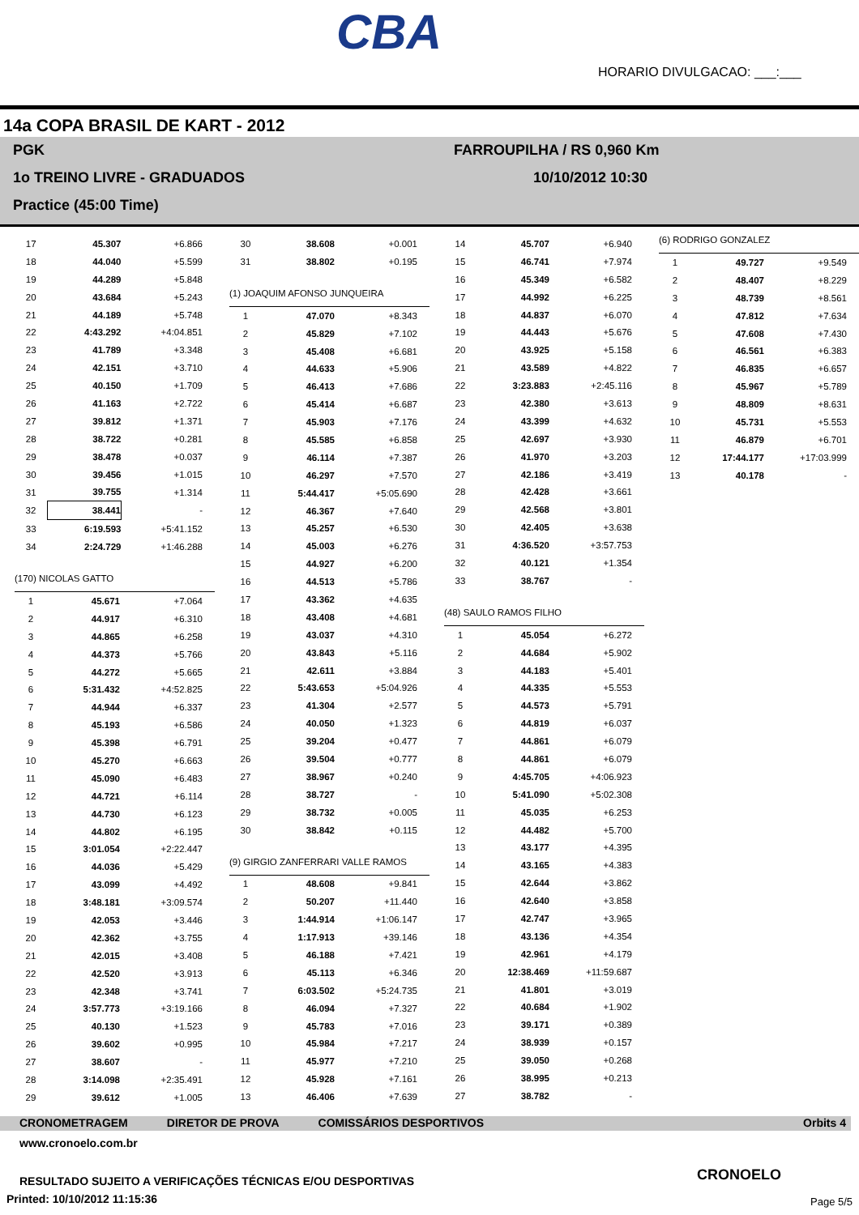CBA
HORARIO DIVULGACAO: ___:___
14a COPA BRASIL DE KART - 2012
PGK FARROUPILHA / RS 0,960 Km
1o TREINO LIVRE - GRADUADOS 10/10/2012 10:30
Practice (45:00 Time)
| 17 | 45.307 | +6.866 |
| 18 | 44.040 | +5.599 |
| 19 | 44.289 | +5.848 |
| 20 | 43.684 | +5.243 |
| 21 | 44.189 | +5.748 |
| 22 | 4:43.292 | +4:04.851 |
| 23 | 41.789 | +3.348 |
| 24 | 42.151 | +3.710 |
| 25 | 40.150 | +1.709 |
| 26 | 41.163 | +2.722 |
| 27 | 39.812 | +1.371 |
| 28 | 38.722 | +0.281 |
| 29 | 38.478 | +0.037 |
| 30 | 39.456 | +1.015 |
| 31 | 39.755 | +1.314 |
| 32 | 38.441 | - |
| 33 | 6:19.593 | +5:41.152 |
| 34 | 2:24.729 | +1:46.288 |
(170) NICOLAS GATTO
| 1 | 45.671 | +7.064 |
| 2 | 44.917 | +6.310 |
| 3 | 44.865 | +6.258 |
| 4 | 44.373 | +5.766 |
| 5 | 44.272 | +5.665 |
| 6 | 5:31.432 | +4:52.825 |
| 7 | 44.944 | +6.337 |
| 8 | 45.193 | +6.586 |
| 9 | 45.398 | +6.791 |
| 10 | 45.270 | +6.663 |
| 11 | 45.090 | +6.483 |
| 12 | 44.721 | +6.114 |
| 13 | 44.730 | +6.123 |
| 14 | 44.802 | +6.195 |
| 15 | 3:01.054 | +2:22.447 |
| 16 | 44.036 | +5.429 |
| 17 | 43.099 | +4.492 |
| 18 | 3:48.181 | +3:09.574 |
| 19 | 42.053 | +3.446 |
| 20 | 42.362 | +3.755 |
| 21 | 42.015 | +3.408 |
| 22 | 42.520 | +3.913 |
| 23 | 42.348 | +3.741 |
| 24 | 3:57.773 | +3:19.166 |
| 25 | 40.130 | +1.523 |
| 26 | 39.602 | +0.995 |
| 27 | 38.607 | - |
| 28 | 3:14.098 | +2:35.491 |
| 29 | 39.612 | +1.005 |
| 30 | 38.608 | +0.001 |
| 31 | 38.802 | +0.195 |
(1) JOAQUIM AFONSO JUNQUEIRA
| 1 | 47.070 | +8.343 |
| 2 | 45.829 | +7.102 |
| 3 | 45.408 | +6.681 |
| 4 | 44.633 | +5.906 |
| 5 | 46.413 | +7.686 |
| 6 | 45.414 | +6.687 |
| 7 | 45.903 | +7.176 |
| 8 | 45.585 | +6.858 |
| 9 | 46.114 | +7.387 |
| 10 | 46.297 | +7.570 |
| 11 | 5:44.417 | +5:05.690 |
| 12 | 46.367 | +7.640 |
| 13 | 45.257 | +6.530 |
| 14 | 45.003 | +6.276 |
| 15 | 44.927 | +6.200 |
| 16 | 44.513 | +5.786 |
| 17 | 43.362 | +4.635 |
| 18 | 43.408 | +4.681 |
| 19 | 43.037 | +4.310 |
| 20 | 43.843 | +5.116 |
| 21 | 42.611 | +3.884 |
| 22 | 5:43.653 | +5:04.926 |
| 23 | 41.304 | +2.577 |
| 24 | 40.050 | +1.323 |
| 25 | 39.204 | +0.477 |
| 26 | 39.504 | +0.777 |
| 27 | 38.967 | +0.240 |
| 28 | 38.727 | - |
| 29 | 38.732 | +0.005 |
| 30 | 38.842 | +0.115 |
(9) GIRGIO ZANFERRARI VALLE RAMOS
| 1 | 48.608 | +9.841 |
| 2 | 50.207 | +11.440 |
| 3 | 1:44.914 | +1:06.147 |
| 4 | 1:17.913 | +39.146 |
| 5 | 46.188 | +7.421 |
| 6 | 45.113 | +6.346 |
| 7 | 6:03.502 | +5:24.735 |
| 8 | 46.094 | +7.327 |
| 9 | 45.783 | +7.016 |
| 10 | 45.984 | +7.217 |
| 11 | 45.977 | +7.210 |
| 12 | 45.928 | +7.161 |
| 13 | 46.406 | +7.639 |
| 14 | 45.707 | +6.940 |
| 15 | 46.741 | +7.974 |
| 16 | 45.349 | +6.582 |
| 17 | 44.992 | +6.225 |
| 18 | 44.837 | +6.070 |
| 19 | 44.443 | +5.676 |
| 20 | 43.925 | +5.158 |
| 21 | 43.589 | +4.822 |
| 22 | 3:23.883 | +2:45.116 |
| 23 | 42.380 | +3.613 |
| 24 | 43.399 | +4.632 |
| 25 | 42.697 | +3.930 |
| 26 | 41.970 | +3.203 |
| 27 | 42.186 | +3.419 |
| 28 | 42.428 | +3.661 |
| 29 | 42.568 | +3.801 |
| 30 | 42.405 | +3.638 |
| 31 | 4:36.520 | +3:57.753 |
| 32 | 40.121 | +1.354 |
| 33 | 38.767 | - |
(48) SAULO RAMOS FILHO
| 1 | 45.054 | +6.272 |
| 2 | 44.684 | +5.902 |
| 3 | 44.183 | +5.401 |
| 4 | 44.335 | +5.553 |
| 5 | 44.573 | +5.791 |
| 6 | 44.819 | +6.037 |
| 7 | 44.861 | +6.079 |
| 8 | 44.861 | +6.079 |
| 9 | 4:45.705 | +4:06.923 |
| 10 | 5:41.090 | +5:02.308 |
| 11 | 45.035 | +6.253 |
| 12 | 44.482 | +5.700 |
| 13 | 43.177 | +4.395 |
| 14 | 43.165 | +4.383 |
| 15 | 42.644 | +3.862 |
| 16 | 42.640 | +3.858 |
| 17 | 42.747 | +3.965 |
| 18 | 43.136 | +4.354 |
| 19 | 42.961 | +4.179 |
| 20 | 12:38.469 | +11:59.687 |
| 21 | 41.801 | +3.019 |
| 22 | 40.684 | +1.902 |
| 23 | 39.171 | +0.389 |
| 24 | 38.939 | +0.157 |
| 25 | 39.050 | +0.268 |
| 26 | 38.995 | +0.213 |
| 27 | 38.782 | - |
(6) RODRIGO GONZALEZ
| 1 | 49.727 | +9.549 |
| 2 | 48.407 | +8.229 |
| 3 | 48.739 | +8.561 |
| 4 | 47.812 | +7.634 |
| 5 | 47.608 | +7.430 |
| 6 | 46.561 | +6.383 |
| 7 | 46.835 | +6.657 |
| 8 | 45.967 | +5.789 |
| 9 | 48.809 | +8.631 |
| 10 | 45.731 | +5.553 |
| 11 | 46.879 | +6.701 |
| 12 | 17:44.177 | +17:03.999 |
| 13 | 40.178 | - |
CRONOMETRAGEM DIRETOR DE PROVA COMISSÁRIOS DESPORTIVOS Orbits 4
www.cronoelo.com.br
RESULTADO SUJEITO A VERIFICAÇÕES TÉCNICAS E/OU DESPORTIVAS
Printed: 10/10/2012 11:15:36
CRONOELO
Page 5/5